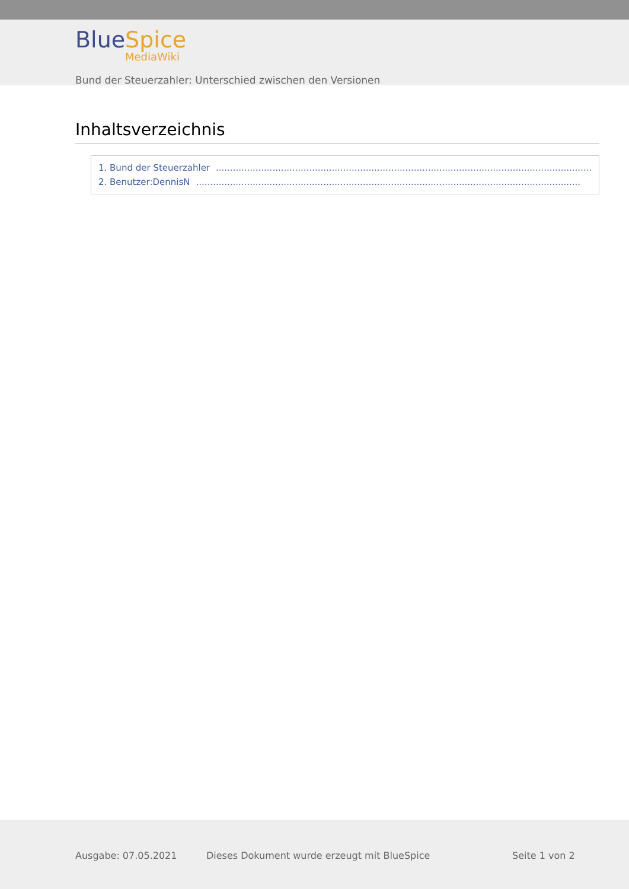BlueSpice
MediaWiki
Bund der Steuerzahler: Unterschied zwischen den Versionen
Inhaltsverzeichnis
1. Bund der Steuerzahler........................................................................................................................................
2. Benutzer:DennisN........................................................................................................................................
Ausgabe: 07.05.2021
Dieses Dokument wurde erzeugt mit BlueSpice
Seite 1 von 2